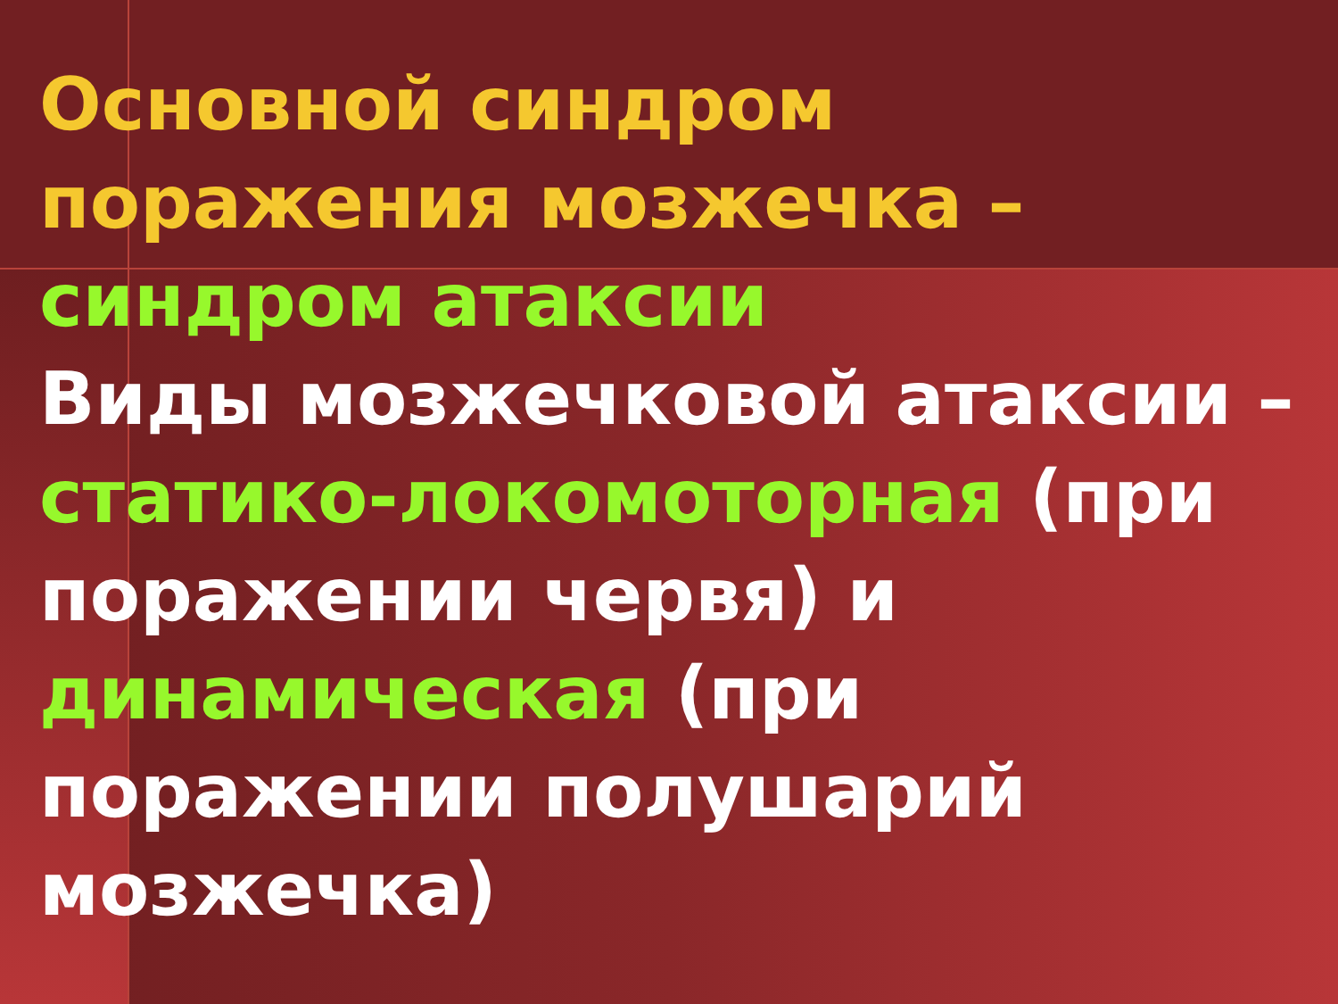Основной синдром поражения мозжечка – синдром атаксии
Виды мозжечковой атаксии – статико-локомоторная (при поражении червя) и динамическая (при поражении полушарий мозжечка)